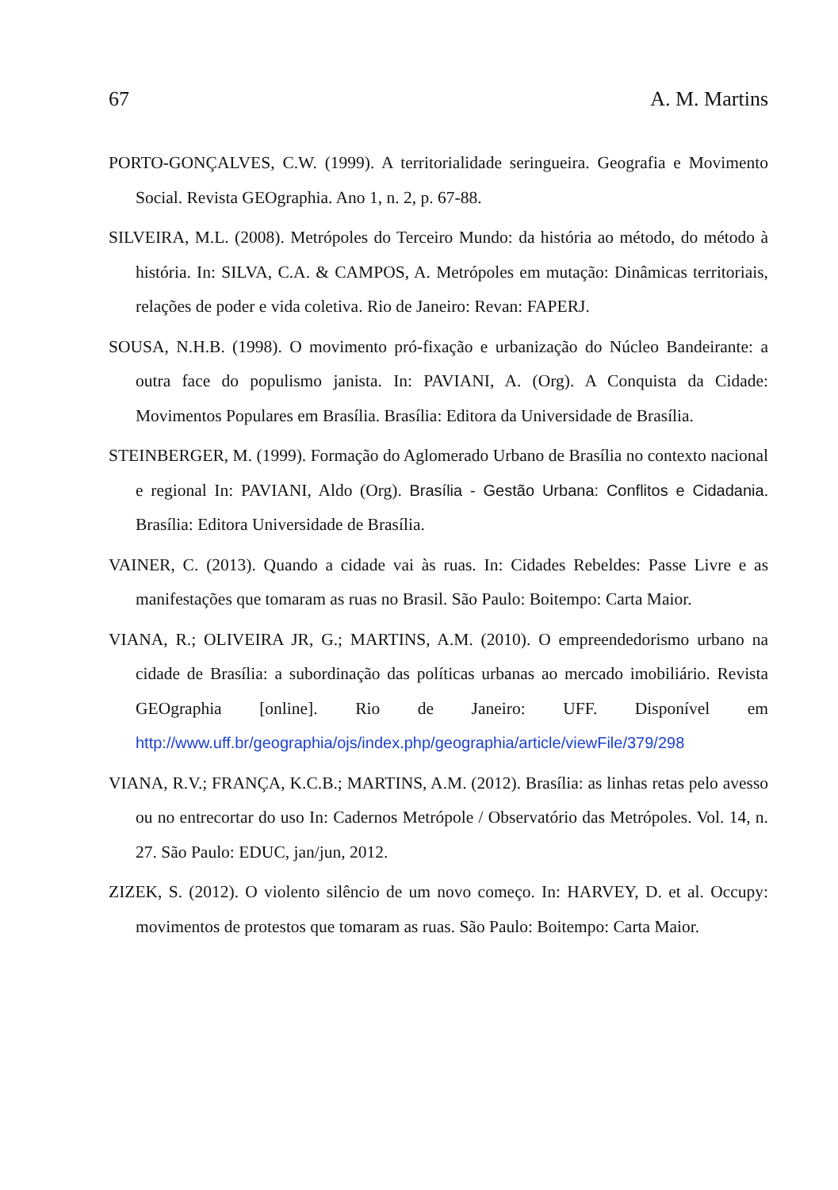67 A. M. Martins
PORTO-GONÇALVES, C.W. (1999). A territorialidade seringueira. Geografia e Movimento Social. Revista GEOgraphia. Ano 1, n. 2, p. 67-88.
SILVEIRA, M.L. (2008). Metrópoles do Terceiro Mundo: da história ao método, do método à história. In: SILVA, C.A. & CAMPOS, A. Metrópoles em mutação: Dinâmicas territoriais, relações de poder e vida coletiva. Rio de Janeiro: Revan: FAPERJ.
SOUSA, N.H.B. (1998). O movimento pró-fixação e urbanização do Núcleo Bandeirante: a outra face do populismo janista. In: PAVIANI, A. (Org). A Conquista da Cidade: Movimentos Populares em Brasília. Brasília: Editora da Universidade de Brasília.
STEINBERGER, M. (1999). Formação do Aglomerado Urbano de Brasília no contexto nacional e regional In: PAVIANI, Aldo (Org). Brasília - Gestão Urbana: Conflitos e Cidadania. Brasília: Editora Universidade de Brasília.
VAINER, C. (2013). Quando a cidade vai às ruas. In: Cidades Rebeldes: Passe Livre e as manifestações que tomaram as ruas no Brasil. São Paulo: Boitempo: Carta Maior.
VIANA, R.; OLIVEIRA JR, G.; MARTINS, A.M. (2010). O empreendedorismo urbano na cidade de Brasília: a subordinação das políticas urbanas ao mercado imobiliário. Revista GEOgraphia [online]. Rio de Janeiro: UFF. Disponível em http://www.uff.br/geographia/ojs/index.php/geographia/article/viewFile/379/298
VIANA, R.V.; FRANÇA, K.C.B.; MARTINS, A.M. (2012). Brasília: as linhas retas pelo avesso ou no entrecortar do uso In: Cadernos Metrópole / Observatório das Metrópoles. Vol. 14, n. 27. São Paulo: EDUC, jan/jun, 2012.
ZIZEK, S. (2012). O violento silêncio de um novo começo. In: HARVEY, D. et al. Occupy: movimentos de protestos que tomaram as ruas. São Paulo: Boitempo: Carta Maior.